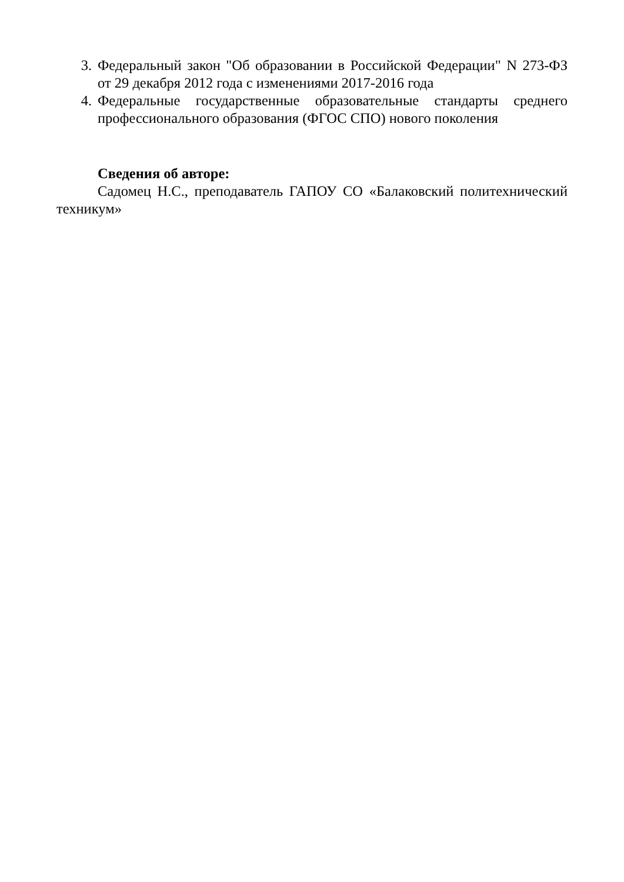3. Федеральный закон "Об образовании в Российской Федерации" N 273-ФЗ от 29 декабря 2012 года с изменениями 2017-2016 года
4. Федеральные государственные образовательные стандарты среднего профессионального образования (ФГОС СПО) нового поколения
Сведения об авторе:
Садомец Н.С., преподаватель ГАПОУ СО «Балаковский политехнический техникум»